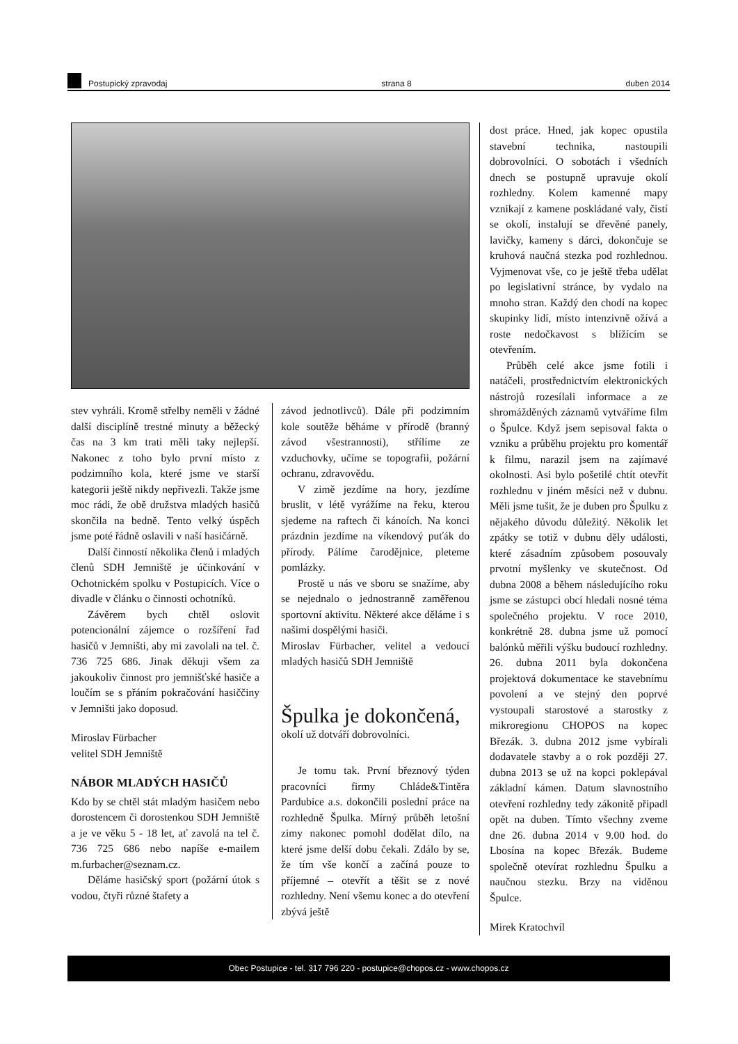Postupický zpravodaj
strana 8
duben 2014
stev vyhráli. Kromě střelby neměli v žádné další disciplíně trestné minuty a běžecký čas na 3 km trati měli taky nejlepší. Nakonec z toho bylo první místo z podzimního kola, které jsme ve starší kategorii ještě nikdy nepřivezli. Takže jsme moc rádi, že obě družstva mladých hasičů skončila na bedně. Tento velký úspěch jsme poté řádně oslavili v naší hasičárně.
Další činností několika členů i mladých členů SDH Jemniště je účinkování v Ochotnickém spolku v Postupicích. Více o divadle v článku o činnosti ochotníků.
Závěrem bych chtěl oslovit potencionální zájemce o rozšíření řad hasičů v Jemništi, aby mi zavolali na tel. č. 736 725 686. Jinak děkuji všem za jakoukoliv činnost pro jemnišťské hasiče a loučím se s přáním pokračování hasiččiny v Jemništi jako doposud.
Miroslav Fürbacher
velitel SDH Jemniště
NÁBOR MLADÝCH HASIČŮ
Kdo by se chtěl stát mladým hasičem nebo dorostencem či dorostenkou SDH Jemniště a je ve věku 5 - 18 let, ať zavolá na tel č. 736 725 686 nebo napíše e-mailem m.furbacher@seznam.cz.
Děláme hasičský sport (požární útok s vodou, čtyři různé štafety a
závod jednotlivců). Dále při podzimním kole soutěže běháme v přírodě (branný závod všestrannosti), střílíme ze vzduchovky, učíme se topografii, požární ochranu, zdravovědu.
V zimě jezdíme na hory, jezdíme bruslit, v létě vyrážíme na řeku, kterou sjedeme na raftech či kánoích. Na konci prázdnin jezdíme na víkendový puťák do přírody. Pálíme čarodějnice, pleteme pomlázky.
Prostě u nás ve sboru se snažíme, aby se nejednalo o jednostranně zaměřenou sportovní aktivitu. Některé akce děláme i s našimi dospělými hasiči.
Miroslav Fürbacher, velitel a vedoucí mladých hasičů SDH Jemniště
Špulka je dokončená,
okolí už dotváří dobrovolníci.
Je tomu tak. První březnový týden pracovníci firmy Chláde&Tintěra Pardubice a.s. dokončili poslední práce na rozhledně Špulka. Mírný průběh letošní zimy nakonec pomohl dodělat dílo, na které jsme delší dobu čekali. Zdálo by se, že tím vše končí a začíná pouze to příjemné – otevřít a těšit se z nové rozhledny. Není všemu konec a do otevření zbývá ještě
dost práce. Hned, jak kopec opustila stavební technika, nastoupili dobrovolníci. O sobotách i všedních dnech se postupně upravuje okolí rozhledny. Kolem kamenné mapy vznikají z kamene poskládané valy, čistí se okolí, instalují se dřevěné panely, lavičky, kameny s dárci, dokončuje se kruhová naučná stezka pod rozhlednou. Vyjmenovat vše, co je ještě třeba udělat po legislativní stránce, by vydalo na mnoho stran. Každý den chodí na kopec skupinky lidí, místo intenzivně ožívá a roste nedočkavost s blížícím se otevřením.
Průběh celé akce jsme fotili i natáčeli, prostřednictvím elektronických nástrojů rozesílali informace a ze shromážděných záznamů vytváříme film o Špulce. Když jsem sepisoval fakta o vzniku a průběhu projektu pro komentář k filmu, narazil jsem na zajímavé okolnosti. Asi bylo pošetilé chtít otevřít rozhlednu v jiném měsíci než v dubnu. Měli jsme tušit, že je duben pro Špulku z nějakého důvodu důležitý. Několik let zpátky se totiž v dubnu děly události, které zásadním způsobem posouvaly prvotní myšlenky ve skutečnost. Od dubna 2008 a během následujícího roku jsme se zástupci obcí hledali nosné téma společného projektu. V roce 2010, konkrétně 28. dubna jsme už pomocí balónků měřili výšku budoucí rozhledny. 26. dubna 2011 byla dokončena projektová dokumentace ke stavebnímu povolení a ve stejný den poprvé vystoupali starostové a starostky z mikroregionu CHOPOS na kopec Březák. 3. dubna 2012 jsme vybírali dodavatele stavby a o rok později 27. dubna 2013 se už na kopci poklepával základní kámen. Datum slavnostního otevření rozhledny tedy zákonitě připadl opět na duben. Tímto všechny zveme dne 26. dubna 2014 v 9.00 hod. do Lbosína na kopec Březák. Budeme společně otevírat rozhlednu Špulku a naučnou stezku. Brzy na viděnou Špulce.
Mirek Kratochvíl
Obec Postupice - tel. 317 796 220 - postupice@chopos.cz - www.chopos.cz